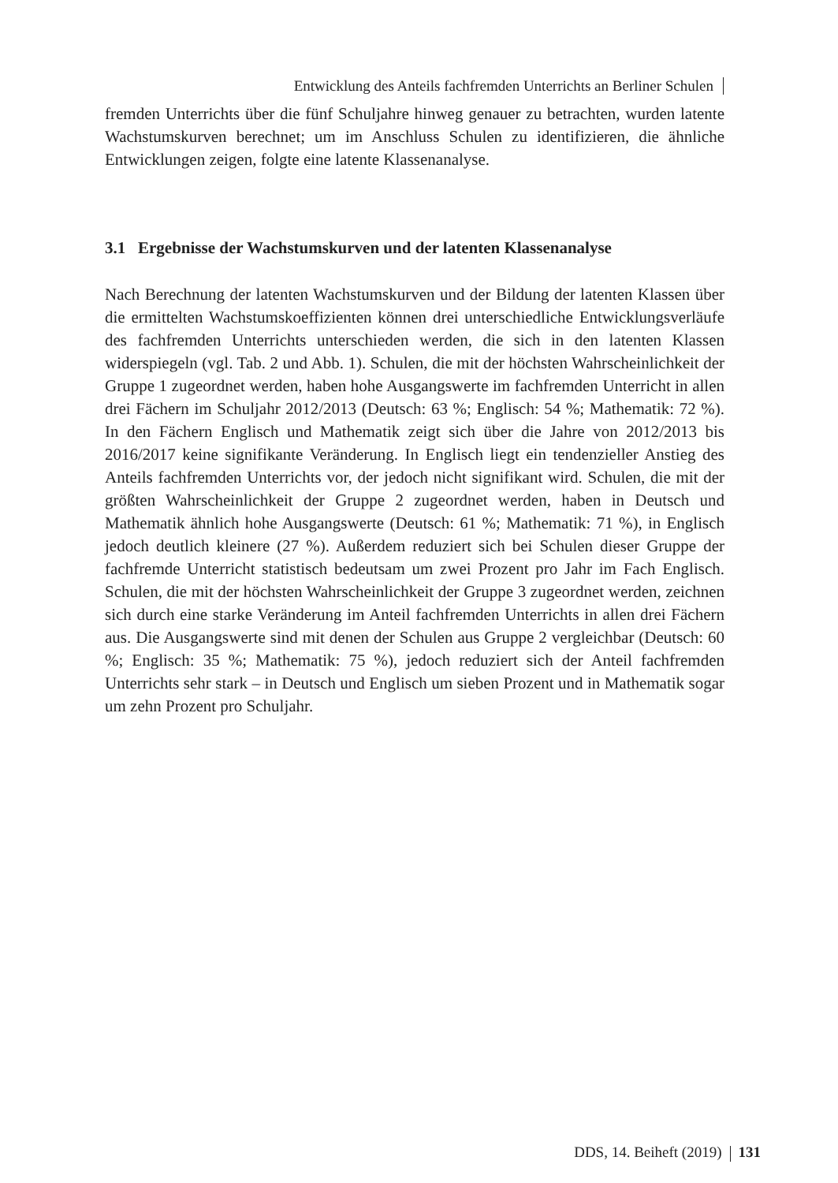Entwicklung des Anteils fachfremden Unterrichts an Berliner Schulen
fremden Unterrichts über die fünf Schuljahre hinweg genauer zu betrachten, wurden latente Wachstumskurven berechnet; um im Anschluss Schulen zu identifizieren, die ähnliche Entwicklungen zeigen, folgte eine latente Klassenanalyse.
3.1 Ergebnisse der Wachstumskurven und der latenten Klassenanalyse
Nach Berechnung der latenten Wachstumskurven und der Bildung der latenten Klassen über die ermittelten Wachstumskoeffizienten können drei unterschiedliche Entwicklungsverläufe des fachfremden Unterrichts unterschieden werden, die sich in den latenten Klassen widerspiegeln (vgl. Tab. 2 und Abb. 1). Schulen, die mit der höchsten Wahrscheinlichkeit der Gruppe 1 zugeordnet werden, haben hohe Ausgangswerte im fachfremden Unterricht in allen drei Fächern im Schuljahr 2012/2013 (Deutsch: 63 %; Englisch: 54 %; Mathematik: 72 %). In den Fächern Englisch und Mathematik zeigt sich über die Jahre von 2012/2013 bis 2016/2017 keine signifikante Veränderung. In Englisch liegt ein tendenzieller Anstieg des Anteils fachfremden Unterrichts vor, der jedoch nicht signifikant wird. Schulen, die mit der größten Wahrscheinlichkeit der Gruppe 2 zugeordnet werden, haben in Deutsch und Mathematik ähnlich hohe Ausgangswerte (Deutsch: 61 %; Mathematik: 71 %), in Englisch jedoch deutlich kleinere (27 %). Außerdem reduziert sich bei Schulen dieser Gruppe der fachfremde Unterricht statistisch bedeutsam um zwei Prozent pro Jahr im Fach Englisch. Schulen, die mit der höchsten Wahrscheinlichkeit der Gruppe 3 zugeordnet werden, zeichnen sich durch eine starke Veränderung im Anteil fachfremden Unterrichts in allen drei Fächern aus. Die Ausgangswerte sind mit denen der Schulen aus Gruppe 2 vergleichbar (Deutsch: 60 %; Englisch: 35 %; Mathematik: 75 %), jedoch reduziert sich der Anteil fachfremden Unterrichts sehr stark – in Deutsch und Englisch um sieben Prozent und in Mathematik sogar um zehn Prozent pro Schuljahr.
DDS, 14. Beiheft (2019) 131